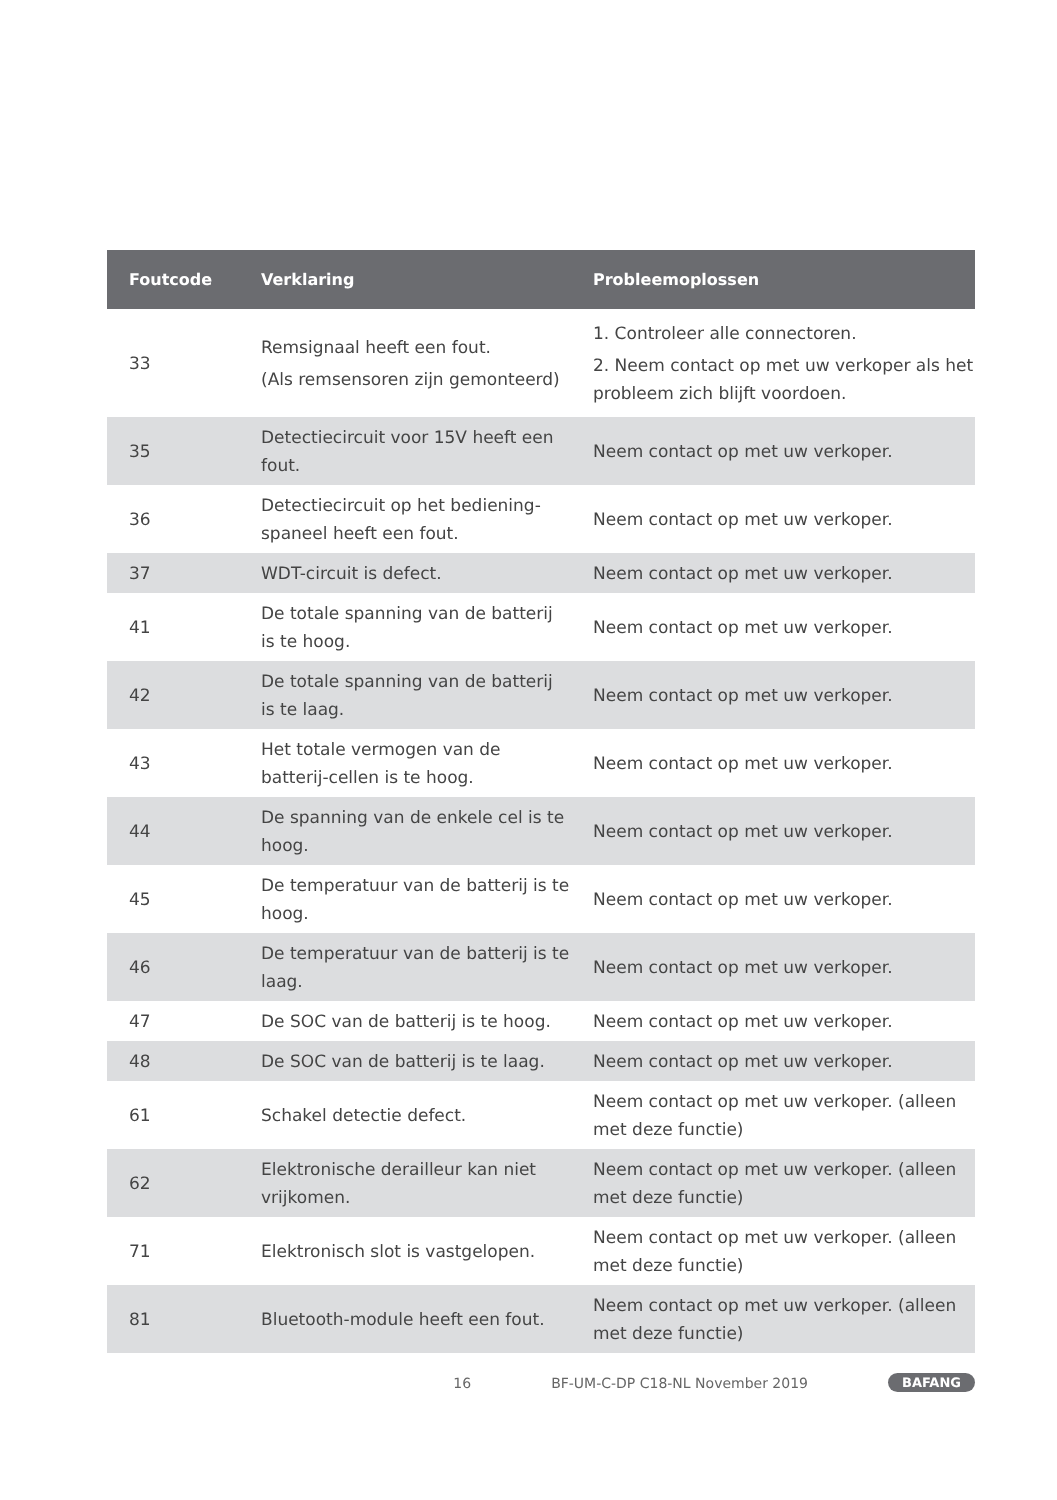| Foutcode | Verklaring | Probleemoplossen |
| --- | --- | --- |
| 33 | Remsignaal heeft een fout. (Als remsensoren zijn gemonteerd) | 1. Controleer alle connectoren. 2. Neem contact op met uw verkoper als het probleem zich blijft voordoen. |
| 35 | Detectiecircuit voor 15V heeft een fout. | Neem contact op met uw verkoper. |
| 36 | Detectiecircuit op het bediening-spaneel heeft een fout. | Neem contact op met uw verkoper. |
| 37 | WDT-circuit is defect. | Neem contact op met uw verkoper. |
| 41 | De totale spanning van de batterij is te hoog. | Neem contact op met uw verkoper. |
| 42 | De totale spanning van de batterij is te laag. | Neem contact op met uw verkoper. |
| 43 | Het totale vermogen van de batterij-cellen is te hoog. | Neem contact op met uw verkoper. |
| 44 | De spanning van de enkele cel is te hoog. | Neem contact op met uw verkoper. |
| 45 | De temperatuur van de batterij is te hoog. | Neem contact op met uw verkoper. |
| 46 | De temperatuur van de batterij is te laag. | Neem contact op met uw verkoper. |
| 47 | De SOC van de batterij is te hoog. | Neem contact op met uw verkoper. |
| 48 | De SOC van de batterij is te laag. | Neem contact op met uw verkoper. |
| 61 | Schakel detectie defect. | Neem contact op met uw verkoper. (alleen met deze functie) |
| 62 | Elektronische derailleur kan niet vrijkomen. | Neem contact op met uw verkoper. (alleen met deze functie) |
| 71 | Elektronisch slot is vastgelopen. | Neem contact op met uw verkoper. (alleen met deze functie) |
| 81 | Bluetooth-module heeft een fout. | Neem contact op met uw verkoper. (alleen met deze functie) |
16 BF-UM-C-DP C18-NL November 2019 BAFANG